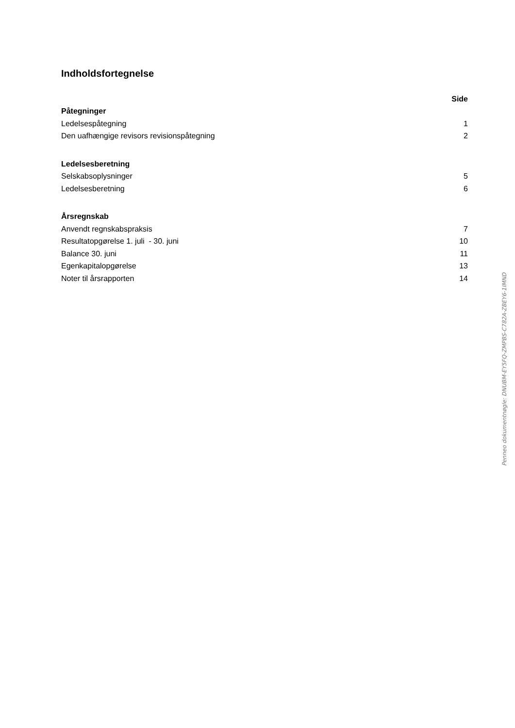Indholdsfortegnelse
| | Side |
| Påtegninger | |
| Ledelsespåtegning | 1 |
| Den uafhængige revisors revisionspåtegning | 2 |
| Ledelsesberetning | |
| Selskabsoplysninger | 5 |
| Ledelsesberetning | 6 |
| Årsregnskab | |
| Anvendt regnskabspraksis | 7 |
| Resultatopgørelse 1. juli - 30. juni | 10 |
| Balance 30. juni | 11 |
| Egenkapitalopgørelse | 13 |
| Noter til årsrapporten | 14 |
Penneo dokumentnøgle: DNUBM-EY5FQ-ZMPBS-C782A-ZBEY6-1IMND